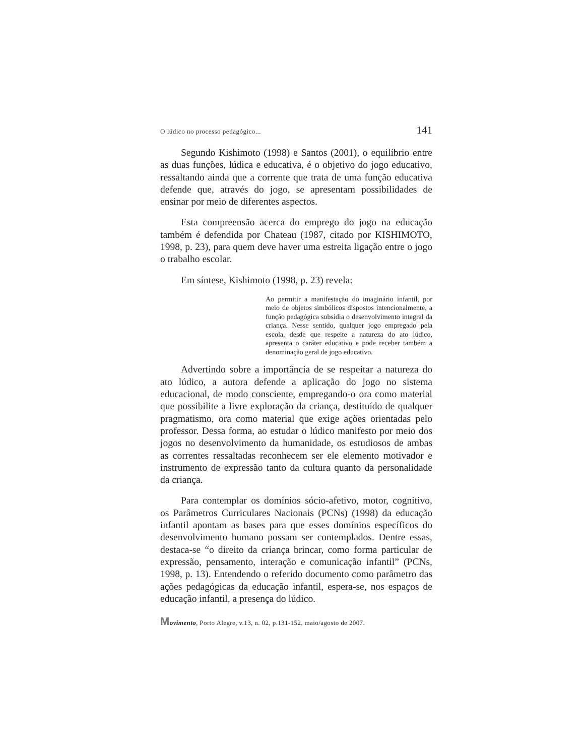O lúdico no processo pedagógico... 141
Segundo Kishimoto (1998) e Santos (2001), o equilíbrio entre as duas funções, lúdica e educativa, é o objetivo do jogo educativo, ressaltando ainda que a corrente que trata de uma função educativa defende que, através do jogo, se apresentam possibilidades de ensinar por meio de diferentes aspectos.
Esta compreensão acerca do emprego do jogo na educação também é defendida por Chateau (1987, citado por KISHIMOTO, 1998, p. 23), para quem deve haver uma estreita ligação entre o jogo o trabalho escolar.
Em síntese, Kishimoto (1998, p. 23) revela:
Ao permitir a manifestação do imaginário infantil, por meio de objetos simbólicos dispostos intencionalmente, a função pedagógica subsidia o desenvolvimento integral da criança. Nesse sentido, qualquer jogo empregado pela escola, desde que respeite a natureza do ato lúdico, apresenta o caráter educativo e pode receber também a denominação geral de jogo educativo.
Advertindo sobre a importância de se respeitar a natureza do ato lúdico, a autora defende a aplicação do jogo no sistema educacional, de modo consciente, empregando-o ora como material que possibilite a livre exploração da criança, destituído de qualquer pragmatismo, ora como material que exige ações orientadas pelo professor. Dessa forma, ao estudar o lúdico manifesto por meio dos jogos no desenvolvimento da humanidade, os estudiosos de ambas as correntes ressaltadas reconhecem ser ele elemento motivador e instrumento de expressão tanto da cultura quanto da personalidade da criança.
Para contemplar os domínios sócio-afetivo, motor, cognitivo, os Parâmetros Curriculares Nacionais (PCNs) (1998) da educação infantil apontam as bases para que esses domínios específicos do desenvolvimento humano possam ser contemplados. Dentre essas, destaca-se “o direito da criança brincar, como forma particular de expressão, pensamento, interação e comunicação infantil” (PCNs, 1998, p. 13). Entendendo o referido documento como parâmetro das ações pedagógicas da educação infantil, espera-se, nos espaços de educação infantil, a presença do lúdico.
Movimento, Porto Alegre, v.13, n. 02, p.131-152, maio/agosto de 2007.